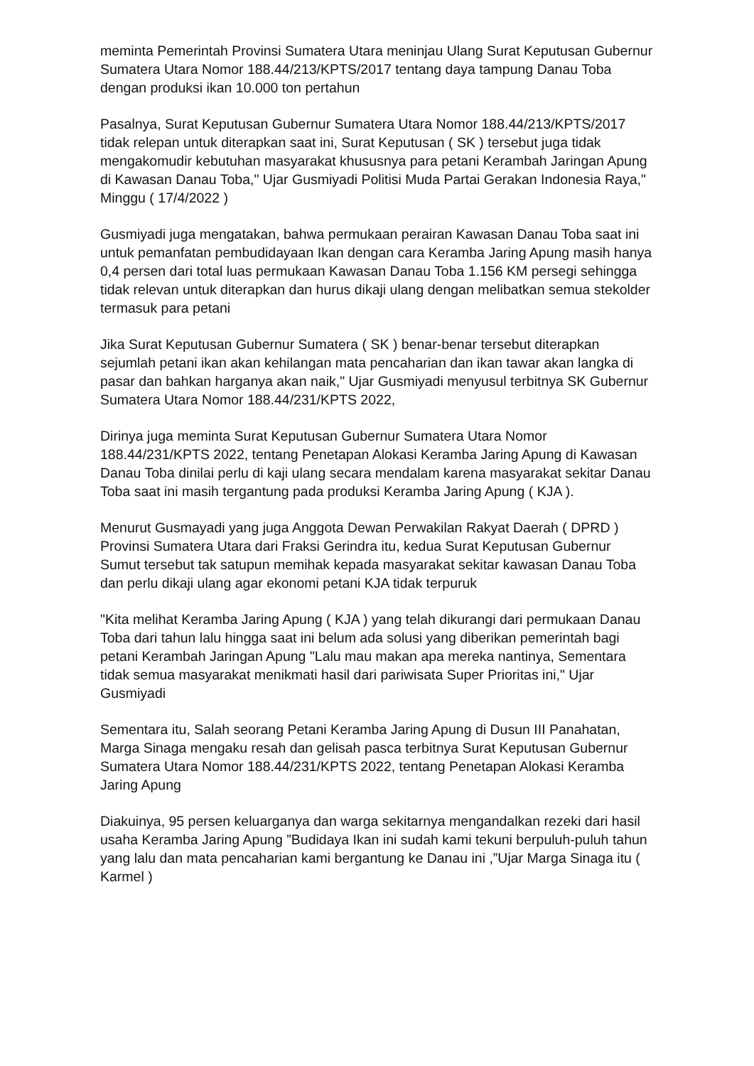meminta Pemerintah Provinsi Sumatera Utara meninjau Ulang Surat Keputusan Gubernur Sumatera Utara Nomor 188.44/213/KPTS/2017 tentang daya tampung Danau Toba dengan produksi ikan 10.000 ton pertahun
Pasalnya, Surat Keputusan Gubernur Sumatera Utara Nomor 188.44/213/KPTS/2017 tidak relepan untuk diterapkan saat ini, Surat Keputusan ( SK ) tersebut juga tidak mengakomudir kebutuhan masyarakat khususnya para petani Kerambah Jaringan Apung di Kawasan Danau Toba," Ujar Gusmiyadi Politisi Muda Partai Gerakan Indonesia Raya," Minggu ( 17/4/2022 )
Gusmiyadi juga mengatakan, bahwa permukaan perairan Kawasan Danau Toba saat ini untuk pemanfatan pembudidayaan Ikan dengan cara Keramba Jaring Apung masih hanya 0,4 persen dari total luas permukaan Kawasan Danau Toba 1.156 KM persegi sehingga tidak relevan untuk diterapkan dan hurus dikaji ulang dengan melibatkan semua stekolder termasuk para petani
Jika Surat Keputusan Gubernur Sumatera ( SK ) benar-benar tersebut diterapkan sejumlah petani ikan akan kehilangan mata pencaharian dan ikan tawar akan langka di pasar dan bahkan harganya akan naik," Ujar Gusmiyadi menyusul terbitnya SK Gubernur Sumatera Utara Nomor 188.44/231/KPTS 2022,
Dirinya juga meminta Surat Keputusan Gubernur Sumatera Utara Nomor 188.44/231/KPTS 2022, tentang Penetapan Alokasi Keramba Jaring Apung di Kawasan Danau Toba dinilai perlu di kaji ulang secara mendalam karena masyarakat sekitar Danau Toba saat ini masih tergantung pada produksi Keramba Jaring Apung ( KJA ).
Menurut Gusmayadi yang juga Anggota Dewan Perwakilan Rakyat Daerah ( DPRD ) Provinsi Sumatera Utara dari Fraksi Gerindra itu, kedua Surat Keputusan Gubernur Sumut tersebut tak satupun memihak kepada masyarakat sekitar kawasan Danau Toba dan perlu dikaji ulang agar ekonomi petani KJA tidak terpuruk
"Kita melihat Keramba Jaring Apung ( KJA ) yang telah dikurangi dari permukaan Danau Toba dari tahun lalu hingga saat ini belum ada solusi yang diberikan pemerintah bagi petani Kerambah Jaringan Apung "Lalu mau makan apa mereka nantinya, Sementara tidak semua masyarakat menikmati hasil dari pariwisata Super Prioritas ini," Ujar Gusmiyadi
Sementara itu, Salah seorang Petani Keramba Jaring Apung di Dusun III Panahatan, Marga Sinaga mengaku resah dan gelisah pasca terbitnya Surat Keputusan Gubernur Sumatera Utara Nomor 188.44/231/KPTS 2022, tentang Penetapan Alokasi Keramba Jaring Apung
Diakuinya, 95 persen keluarganya dan warga sekitarnya mengandalkan rezeki dari hasil usaha Keramba Jaring Apung ”Budidaya Ikan ini sudah kami tekuni berpuluh-puluh tahun yang lalu dan mata pencaharian kami bergantung ke Danau ini ,”Ujar Marga Sinaga itu ( Karmel )